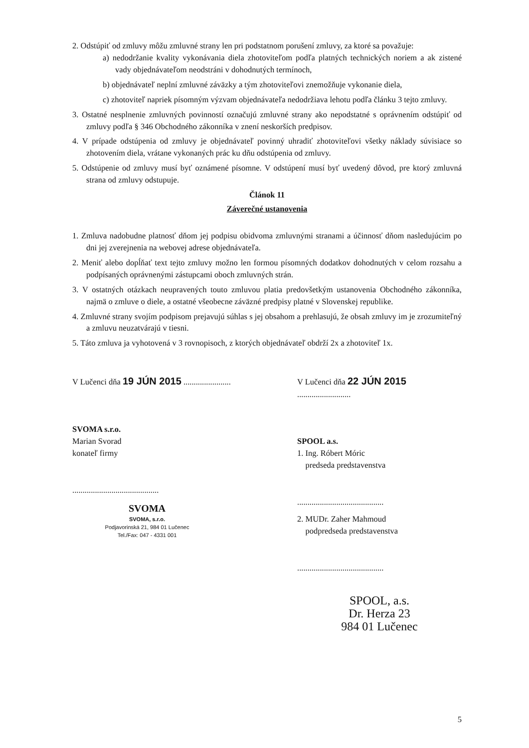2. Odstúpiť od zmluvy môžu zmluvné strany len pri podstatnom porušení zmluvy, za ktoré sa považuje:
a) nedodržanie kvality vykonávania diela zhotoviteľom podľa platných technických noriem a ak zistené vady objednávateľom neodstráni v dohodnutých termínoch,
b) objednávateľ neplní zmluvné záväzky a tým zhotoviteľovi znemožňuje vykonanie diela,
c) zhotoviteľ napriek písomným výzvam objednávateľa nedodržiava lehotu podľa článku 3 tejto zmluvy.
3. Ostatné nesplnenie zmluvných povinností označujú zmluvné strany ako nepodstatné s oprávnením odstúpiť od zmluvy podľa § 346 Obchodného zákonníka v znení neskorších predpisov.
4. V prípade odstúpenia od zmluvy je objednávateľ povinný uhradiť zhotoviteľovi všetky náklady súvisiace so zhotovením diela, vrátane vykonaných prác ku dňu odstúpenia od zmluvy.
5. Odstúpenie od zmluvy musí byť oznámené písomne. V odstúpení musí byť uvedený dôvod, pre ktorý zmluvná strana od zmluvy odstupuje.
Článok 11
Záverečné ustanovenia
1. Zmluva nadobudne platnosť dňom jej podpisu obidvoma zmluvnými stranami a účinnosť dňom nasledujúcim po dni jej zverejnenia na webovej adrese objednávateľa.
2. Meniť alebo dopĺňať text tejto zmluvy možno len formou písomných dodatkov dohodnutých v celom rozsahu a podpísaných oprávnenými zástupcami oboch zmluvných strán.
3. V ostatných otázkach neupravených touto zmluvou platia predovšetkým ustanovenia Obchodného zákonníka, najmä o zmluve o diele, a ostatné všeobecne záväzné predpisy platné v Slovenskej republike.
4. Zmluvné strany svojím podpisom prejavujú súhlas s jej obsahom a prehlasujú, že obsah zmluvy im je zrozumiteľný a zmluvu neuzatvárajú v tiesni.
5. Táto zmluva ja vyhotovená v 3 rovnopisoch, z ktorých objednávateľ obdrží 2x a zhotoviteľ 1x.
V Lučenci dňa 19 JÚN 2015 .......................
SVOMA s.r.o.
Marian Svorad
konateľ firmy
..........................................
SVOMA
SVOMA, s.r.o.
Podjavorinská 21, 984 01 Lučenec
Tel./Fax: 047 - 4331 001
V Lučenci dňa 22 JÚN 2015 ..........................
SPOOL a.s.
1. Ing. Róbert Móric
predseda predstavenstva
..........................................
2. MUDr. Zaher Mahmoud
podpredseda predstavenstva
..........................................
SPOOL, a.s.
Dr. Herza 23
984 01 Lučenec
5